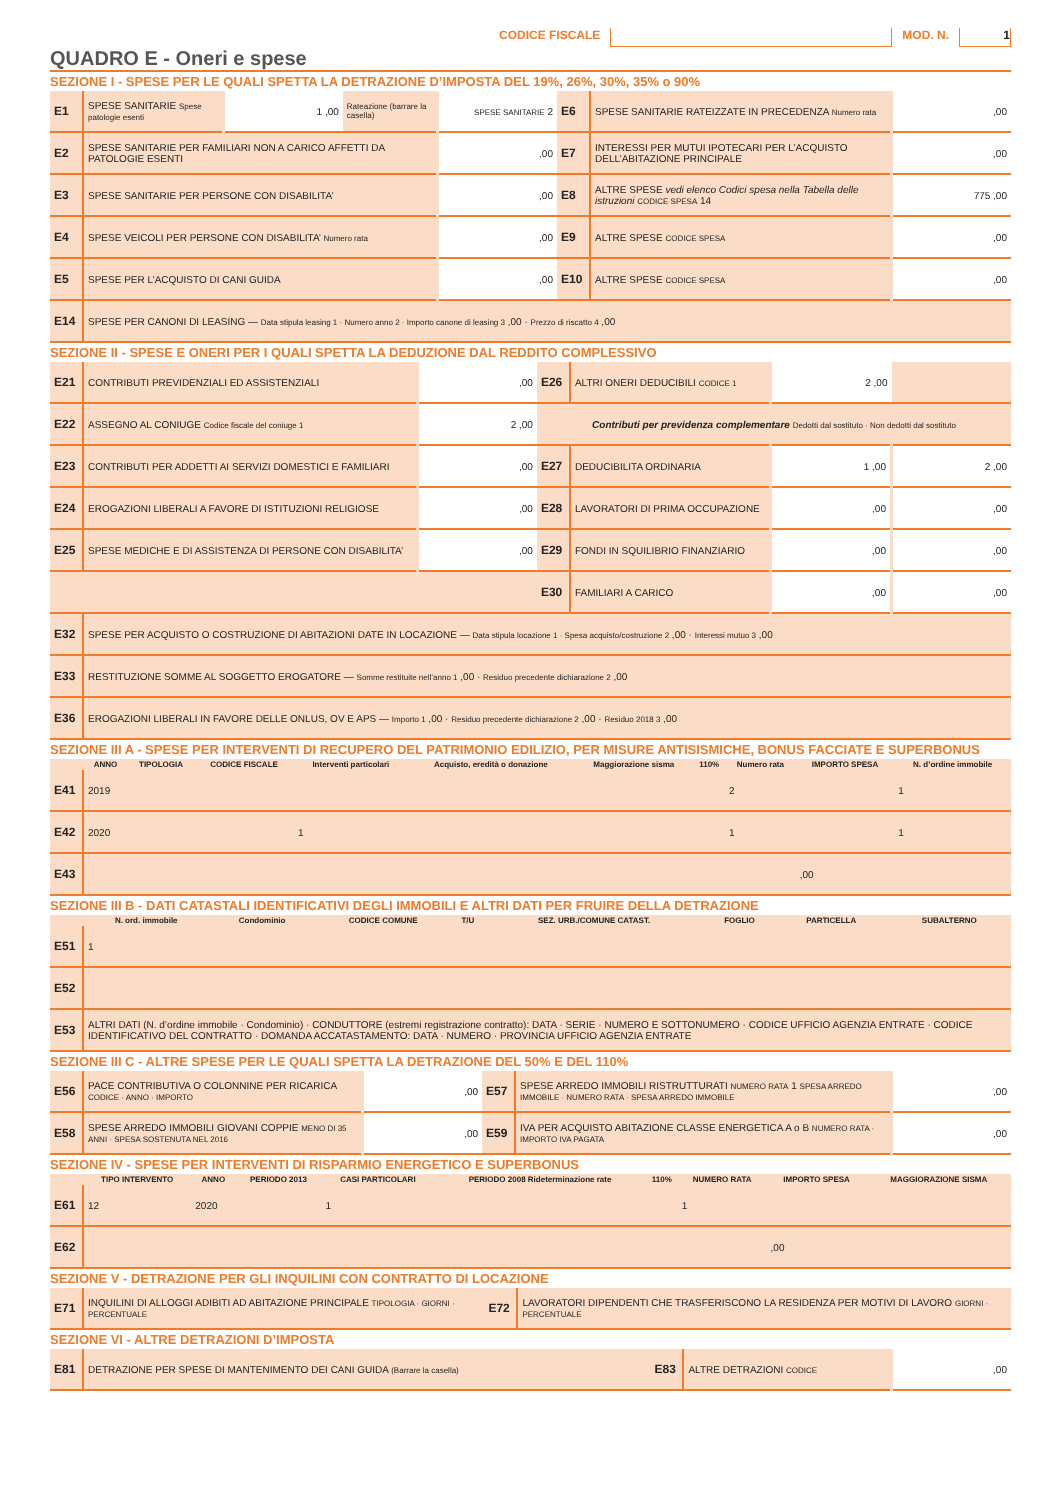CODICE FISCALE MOD. N. 1
QUADRO E - Oneri e spese
SEZIONE I - SPESE PER LE QUALI SPETTA LA DETRAZIONE D’IMPOSTA DEL 19%, 26%, 30%, 35% o 90%
| E1 | SPESE SANITARIE Spese patologie esenti | 1 ,00 | Rateazione (barrare la casella) | SPESE SANITARIE 2 | E6 | SPESE SANITARIE RATEIZZATE IN PRECEDENZA Numero rata | ,00 |
| E2 | SPESE SANITARIE PER FAMILIARI NON A CARICO AFFETTI DA PATOLOGIE ESENTI | | | ,00 | E7 | INTERESSI PER MUTUI IPOTECARI PER L’ACQUISTO DELL’ABITAZIONE PRINCIPALE | ,00 |
| E3 | SPESE SANITARIE PER PERSONE CON DISABILITA’ | | | ,00 | E8 | ALTRE SPESE vedi elenco Codici spesa nella Tabella delle istruzioni CODICE SPESA 14 | 775 ,00 |
| E4 | SPESE VEICOLI PER PERSONE CON DISABILITA’ Numero rata | | | ,00 | E9 | ALTRE SPESE CODICE SPESA | ,00 |
| E5 | SPESE PER L’ACQUISTO DI CANI GUIDA | | | ,00 | E10 | ALTRE SPESE CODICE SPESA | ,00 |
| E14 | SPESE PER CANONI DI LEASING — Data stipula leasing 1 · Numero anno 2 · Importo canone di leasing 3 ,00 · Prezzo di riscatto 4 ,00 | | | | | | |
SEZIONE II - SPESE E ONERI PER I QUALI SPETTA LA DEDUZIONE DAL REDDITO COMPLESSIVO
| E21 | CONTRIBUTI PREVIDENZIALI ED ASSISTENZIALI | ,00 | E26 | ALTRI ONERI DEDUCIBILI CODICE 1 | 2 ,00 | |
| E22 | ASSEGNO AL CONIUGE Codice fiscale del coniuge 1 | 2 ,00 | Contributi per previdenza complementare Dedotti dal sostituto · Non dedotti dal sostituto | | | |
| E23 | CONTRIBUTI PER ADDETTI AI SERVIZI DOMESTICI E FAMILIARI | ,00 | E27 | DEDUCIBILITA ORDINARIA | 1 ,00 | 2 ,00 |
| E24 | EROGAZIONI LIBERALI A FAVORE DI ISTITUZIONI RELIGIOSE | ,00 | E28 | LAVORATORI DI PRIMA OCCUPAZIONE | ,00 | ,00 |
| E25 | SPESE MEDICHE E DI ASSISTENZA DI PERSONE CON DISABILITA’ | ,00 | E29 | FONDI IN SQUILIBRIO FINANZIARIO | ,00 | ,00 |
| | | | E30 | FAMILIARI A CARICO | ,00 | ,00 |
| E32 | SPESE PER ACQUISTO O COSTRUZIONE DI ABITAZIONI DATE IN LOCAZIONE — Data stipula locazione 1 · Spesa acquisto/costruzione 2 ,00 · Interessi mutuo 3 ,00 | | | | | |
| E33 | RESTITUZIONE SOMME AL SOGGETTO EROGATORE — Somme restituite nell’anno 1 ,00 · Residuo precedente dichiarazione 2 ,00 | | | | | |
| E36 | EROGAZIONI LIBERALI IN FAVORE DELLE ONLUS, OV E APS — Importo 1 ,00 · Residuo precedente dichiarazione 2 ,00 · Residuo 2018 3 ,00 | | | | | |
SEZIONE III A - SPESE PER INTERVENTI DI RECUPERO DEL PATRIMONIO EDILIZIO, PER MISURE ANTISISMICHE, BONUS FACCIATE E SUPERBONUS
| | ANNO | TIPOLOGIA | CODICE FISCALE | Interventi particolari | Acquisto, eredità o donazione | Maggiorazione sisma | 110% | Numero rata | IMPORTO SPESA | N. d’ordine immobile |
| --- | --- | --- | --- | --- | --- | --- | --- | --- | --- | --- |
| E41 | 2019 | | | | | | | 2 | | 1 |
| E42 | 2020 | | | 1 | | | | 1 | | 1 |
| E43 | | | | | | | | | ,00 | |
SEZIONE III B - DATI CATASTALI IDENTIFICATIVI DEGLI IMMOBILI E ALTRI DATI PER FRUIRE DELLA DETRAZIONE
| | N. ord. immobile | Condominio | CODICE COMUNE | T/U | SEZ. URB./COMUNE CATAST. | FOGLIO | PARTICELLA | SUBALTERNO |
| --- | --- | --- | --- | --- | --- | --- | --- | --- |
| E51 | 1 | | | | | | | |
| E52 | | | | | | | | |
| E53 | ALTRI DATI (N. d’ordine immobile · Condominio) · CONDUTTORE (estremi registrazione contratto): DATA · SERIE · NUMERO E SOTTONUMERO · CODICE UFFICIO AGENZIA ENTRATE · CODICE IDENTIFICATIVO DEL CONTRATTO · DOMANDA ACCATASTAMENTO: DATA · NUMERO · PROVINCIA UFFICIO AGENZIA ENTRATE | | | | | | | |
SEZIONE III C - ALTRE SPESE PER LE QUALI SPETTA LA DETRAZIONE DEL 50% E DEL 110%
| E56 | PACE CONTRIBUTIVA O COLONNINE PER RICARICA CODICE · ANNO · IMPORTO | ,00 | E57 | SPESE ARREDO IMMOBILI RISTRUTTURATI NUMERO RATA 1 SPESA ARREDO IMMOBILE · NUMERO RATA · SPESA ARREDO IMMOBILE | ,00 |
| E58 | SPESE ARREDO IMMOBILI GIOVANI COPPIE MENO DI 35 ANNI · SPESA SOSTENUTA NEL 2016 | ,00 | E59 | IVA PER ACQUISTO ABITAZIONE CLASSE ENERGETICA A o B NUMERO RATA · IMPORTO IVA PAGATA | ,00 |
SEZIONE IV - SPESE PER INTERVENTI DI RISPARMIO ENERGETICO E SUPERBONUS
| | TIPO INTERVENTO | ANNO | PERIODO 2013 | CASI PARTICOLARI | PERIODO 2008 Rideterminazione rate | 110% | NUMERO RATA | IMPORTO SPESA | MAGGIORAZIONE SISMA |
| --- | --- | --- | --- | --- | --- | --- | --- | --- | --- |
| E61 | 12 | 2020 | | 1 | | | 1 | | |
| E62 | | | | | | | | ,00 | |
SEZIONE V - DETRAZIONE PER GLI INQUILINI CON CONTRATTO DI LOCAZIONE
| E71 | INQUILINI DI ALLOGGI ADIBITI AD ABITAZIONE PRINCIPALE TIPOLOGIA · GIORNI · PERCENTUALE | E72 | LAVORATORI DIPENDENTI CHE TRASFERISCONO LA RESIDENZA PER MOTIVI DI LAVORO GIORNI · PERCENTUALE |
SEZIONE VI - ALTRE DETRAZIONI D’IMPOSTA
| E81 | DETRAZIONE PER SPESE DI MANTENIMENTO DEI CANI GUIDA (Barrare la casella) | E83 | ALTRE DETRAZIONI CODICE | ,00 |